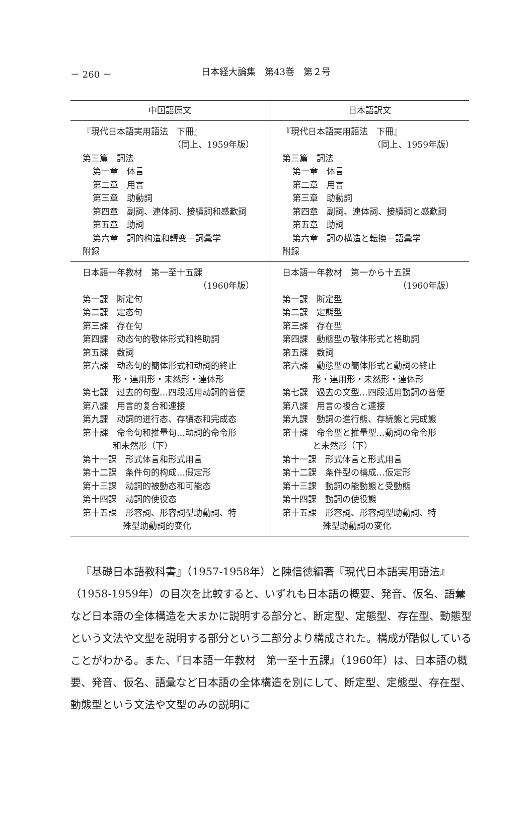－ 260 － 日本経大論集　第43巻　第２号
| 中国語原文 | 日本語訳文 |
| --- | --- |
| 『現代日本語実用語法 下冊』 （同上、1959年版） 第三篇 詞法 第一章 体言 第二章 用言 第三章 助動詞 第四章 副詞、連体詞、接續詞和感歎詞 第五章 助詞 第六章 詞的构造和轉变－詞彙学 附録 | 『現代日本語実用語法 下冊』 （同上、1959年版） 第三篇 詞法 第一章 体言 第二章 用言 第三章 助動詞 第四章 副詞、連体詞、接續詞と感歎詞 第五章 助詞 第六章 詞の構造と転換－語彙学 附録 |
| 日本語一年教材 第一至十五課 （1960年版） 第一課 断定句 第二課 定态句 第三課 存在句 第四課 动态句的敬体形式和格助詞 第五課 数詞 第六課 动态句的簡体形式和动詞的終止 形・連用形・未然形・連体形 第七課 过去的句型…四段活用动詞的音便 第八課 用言的复合和連接 第九課 动詞的进行态、存續态和完成态 第十課 命令句和推量句…动詞的命令形 和未然形（下） 第十一課 形式体言和形式用言 第十二課 条件句的构成…假定形 第十三課 动詞的被動态和可能态 第十四課 动詞的使役态 第十五課 形容詞、形容詞型助動詞、特 殊型助動詞的变化 | 日本語一年教材 第一から十五課 （1960年版） 第一課 断定型 第二課 定態型 第三課 存在型 第四課 動態型の敬体形式と格助詞 第五課 数詞 第六課 動態型の簡体形式と動詞の終止 形・連用形・未然形・連体形 第七課 過去の文型…四段活用動詞の音便 第八課 用言の複合と連接 第九課 動詞の進行態、存続態と完成態 第十課 命令型と推量型…動詞の命令形 と未然形（下） 第十一課 形式体言と形式用言 第十二課 条件型の構成…仮定形 第十三課 動詞の能動態と受動態 第十四課 動詞の使役態 第十五課 形容詞、形容詞型助動詞、特 殊型助動詞の変化 |
『基礎日本語教科書』（1957-1958年）と陳信徳編著『現代日本語実用語法』（1958-1959年）の目次を比較すると、いずれも日本語の概要、発音、仮名、語彙など日本語の全体構造を大まかに説明する部分と、断定型、定態型、存在型、動態型という文法や文型を説明する部分という二部分より構成された。構成が酷似していることがわかる。また、『日本語一年教材　第一至十五課』（1960年）は、日本語の概要、発音、仮名、語彙など日本語の全体構造を別にして、断定型、定態型、存在型、動態型という文法や文型のみの説明に